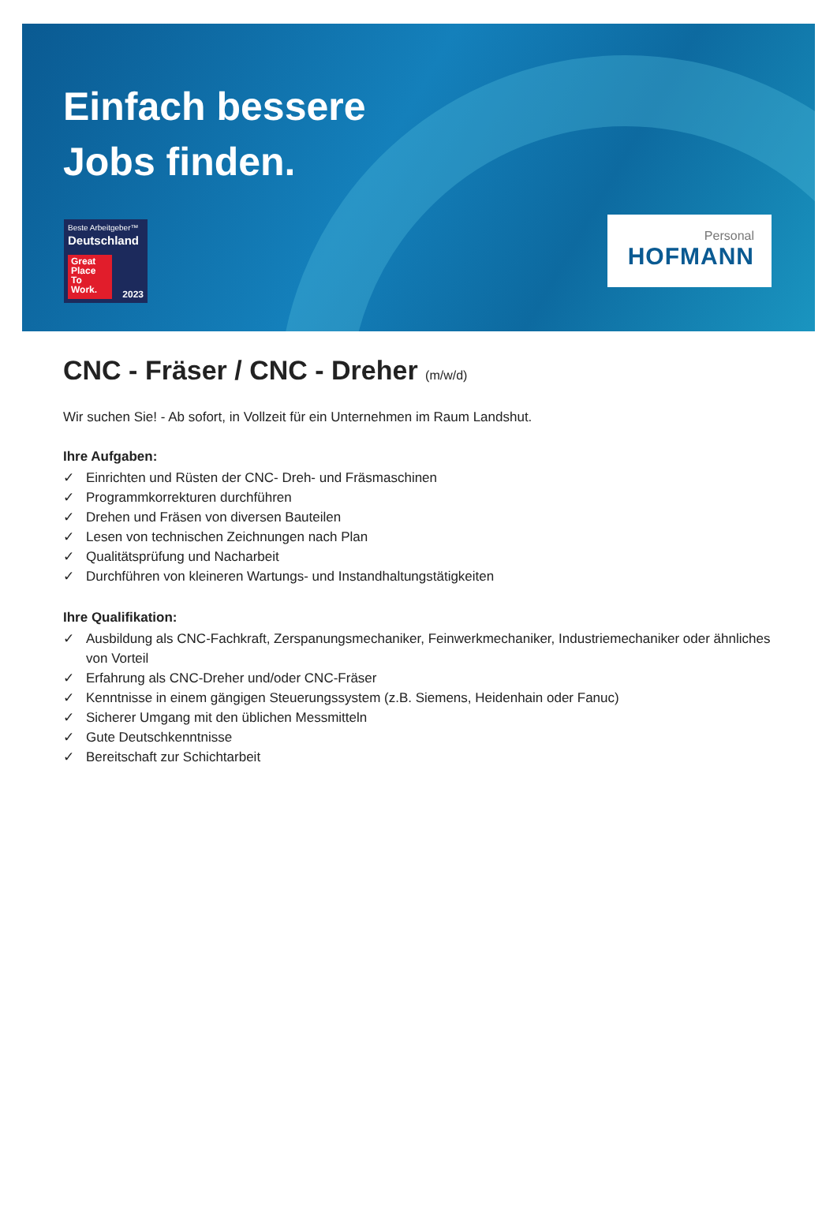Einfach bessere
Jobs finden.
Beste Arbeitgeber™
Deutschland
Great Place To Work.
2023
Personal
HOFMANN
CNC - Fräser / CNC - Dreher (m/w/d)
Wir suchen Sie! - Ab sofort, in Vollzeit für ein Unternehmen im Raum Landshut.
Ihre Aufgaben:
✓ Einrichten und Rüsten der CNC- Dreh- und Fräsmaschinen
✓ Programmkorrekturen durchführen
✓ Drehen und Fräsen von diversen Bauteilen
✓ Lesen von technischen Zeichnungen nach Plan
✓ Qualitätsprüfung und Nacharbeit
✓ Durchführen von kleineren Wartungs- und Instandhaltungstätigkeiten
Ihre Qualifikation:
✓ Ausbildung als CNC-Fachkraft, Zerspanungsmechaniker, Feinwerkmechaniker, Industriemechaniker oder ähnliches von Vorteil
✓ Erfahrung als CNC-Dreher und/oder CNC-Fräser
✓ Kenntnisse in einem gängigen Steuerungssystem (z.B. Siemens, Heidenhain oder Fanuc)
✓ Sicherer Umgang mit den üblichen Messmitteln
✓ Gute Deutschkenntnisse
✓ Bereitschaft zur Schichtarbeit